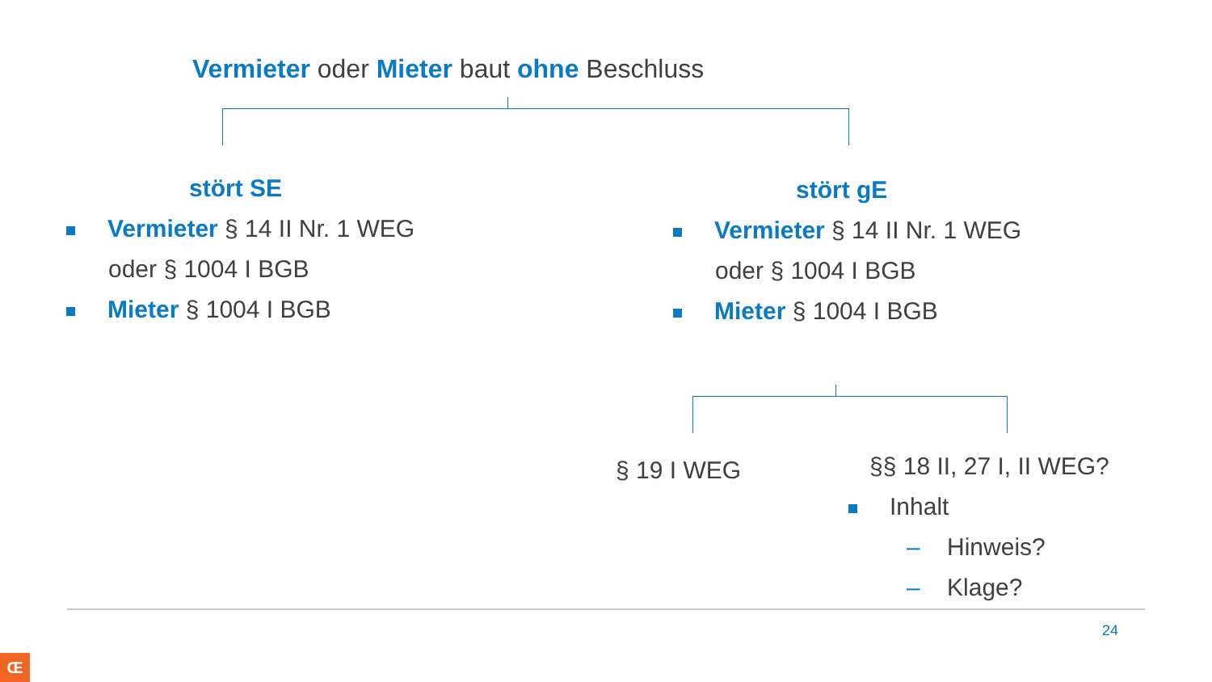Vermieter oder Mieter baut ohne Beschluss
stört SE
Vermieter § 14 II Nr. 1 WEG oder § 1004 I BGB
Mieter § 1004 I BGB
stört gE
Vermieter § 14 II Nr. 1 WEG oder § 1004 I BGB
Mieter § 1004 I BGB
§ 19 I WEG §§ 18 II, 27 I, II WEG?
Inhalt
– Hinweis?
– Klage?
24
Œ